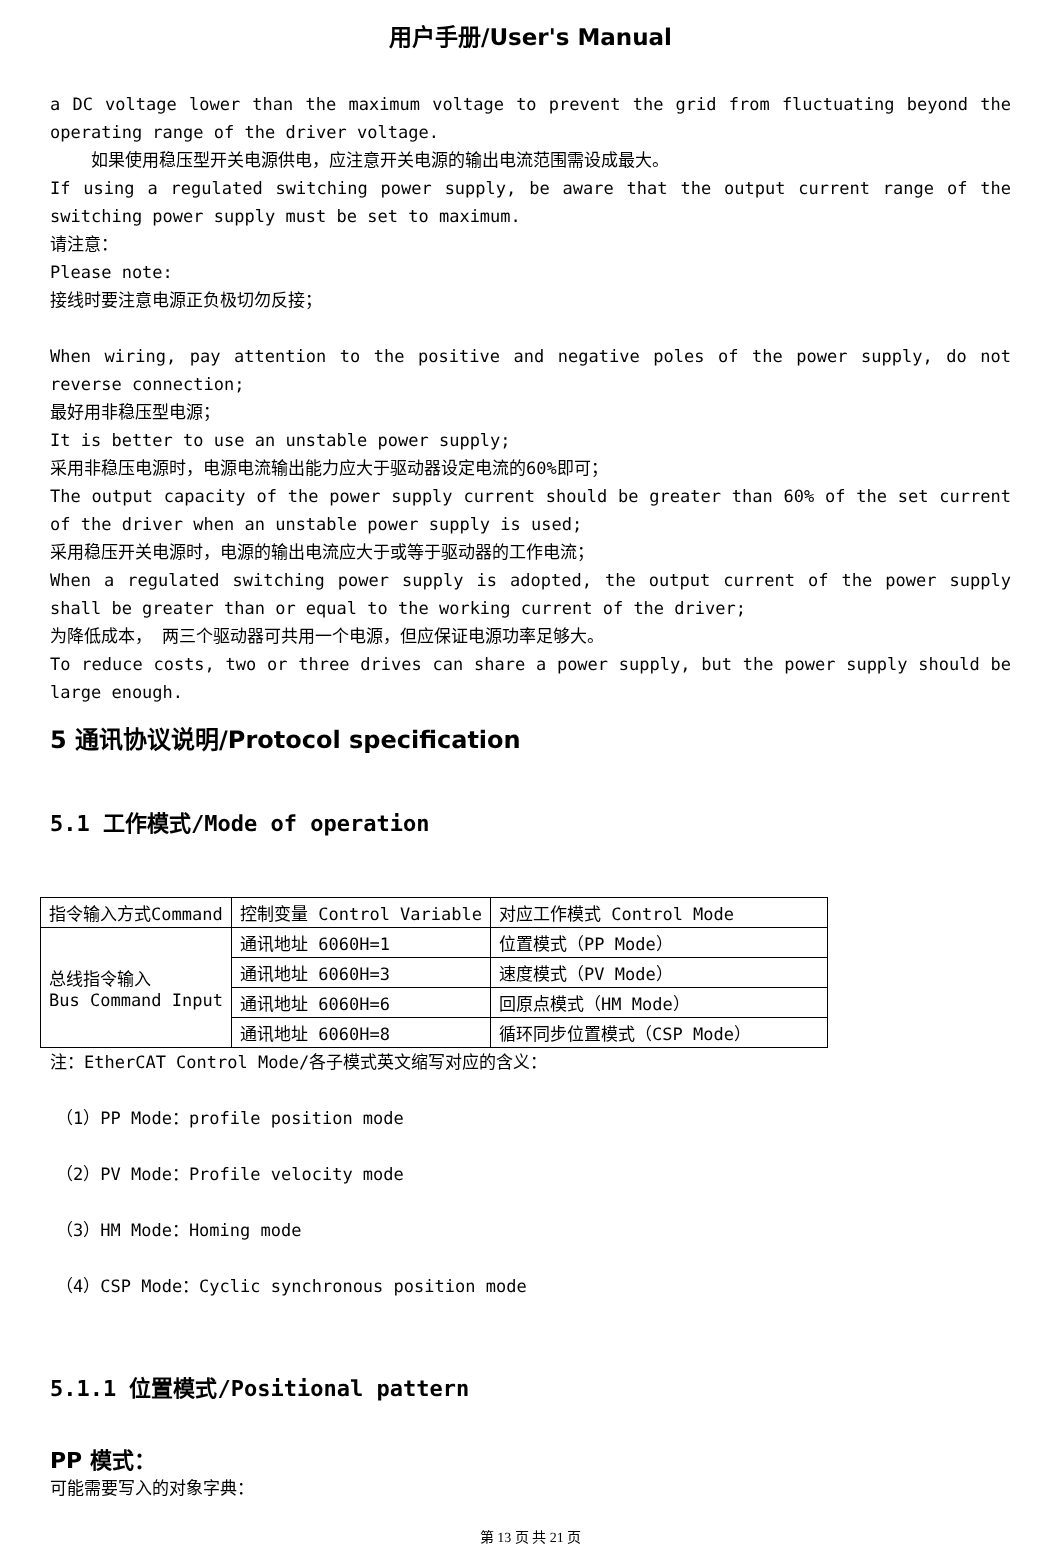用户手册/User's Manual
a DC voltage lower than the maximum voltage to prevent the grid from fluctuating beyond the operating range of the driver voltage.
如果使用稳压型开关电源供电，应注意开关电源的输出电流范围需设成最大。
If using a regulated switching power supply, be aware that the output current range of the switching power supply must be set to maximum.
请注意：
Please note:
接线时要注意电源正负极切勿反接；
When wiring, pay attention to the positive and negative poles of the power supply, do not reverse connection;
最好用非稳压型电源；
It is better to use an unstable power supply;
采用非稳压电源时，电源电流输出能力应大于驱动器设定电流的60%即可；
The output capacity of the power supply current should be greater than 60% of the set current of the driver when an unstable power supply is used;
采用稳压开关电源时，电源的输出电流应大于或等于驱动器的工作电流；
When a regulated switching power supply is adopted, the output current of the power supply shall be greater than or equal to the working current of the driver;
为降低成本， 两三个驱动器可共用一个电源，但应保证电源功率足够大。
To reduce costs, two or three drives can share a power supply, but the power supply should be large enough.
5 通讯协议说明/Protocol specification
5.1 工作模式/Mode of operation
| 指令输入方式Command | 控制变量 Control Variable | 对应工作模式 Control Mode |
| 总线指令输入 Bus Command Input | 通讯地址 6060H=1 | 位置模式（PP Mode） |
| | 通讯地址 6060H=3 | 速度模式（PV Mode） |
| | 通讯地址 6060H=6 | 回原点模式（HM Mode） |
| | 通讯地址 6060H=8 | 循环同步位置模式（CSP Mode） |
注：EtherCAT Control Mode/各子模式英文缩写对应的含义：
（1）PP Mode：profile position mode
（2）PV Mode：Profile velocity mode
（3）HM Mode：Homing mode
（4）CSP Mode：Cyclic synchronous position mode
5.1.1 位置模式/Positional pattern
PP 模式：
可能需要写入的对象字典：
第 13 页 共 21 页